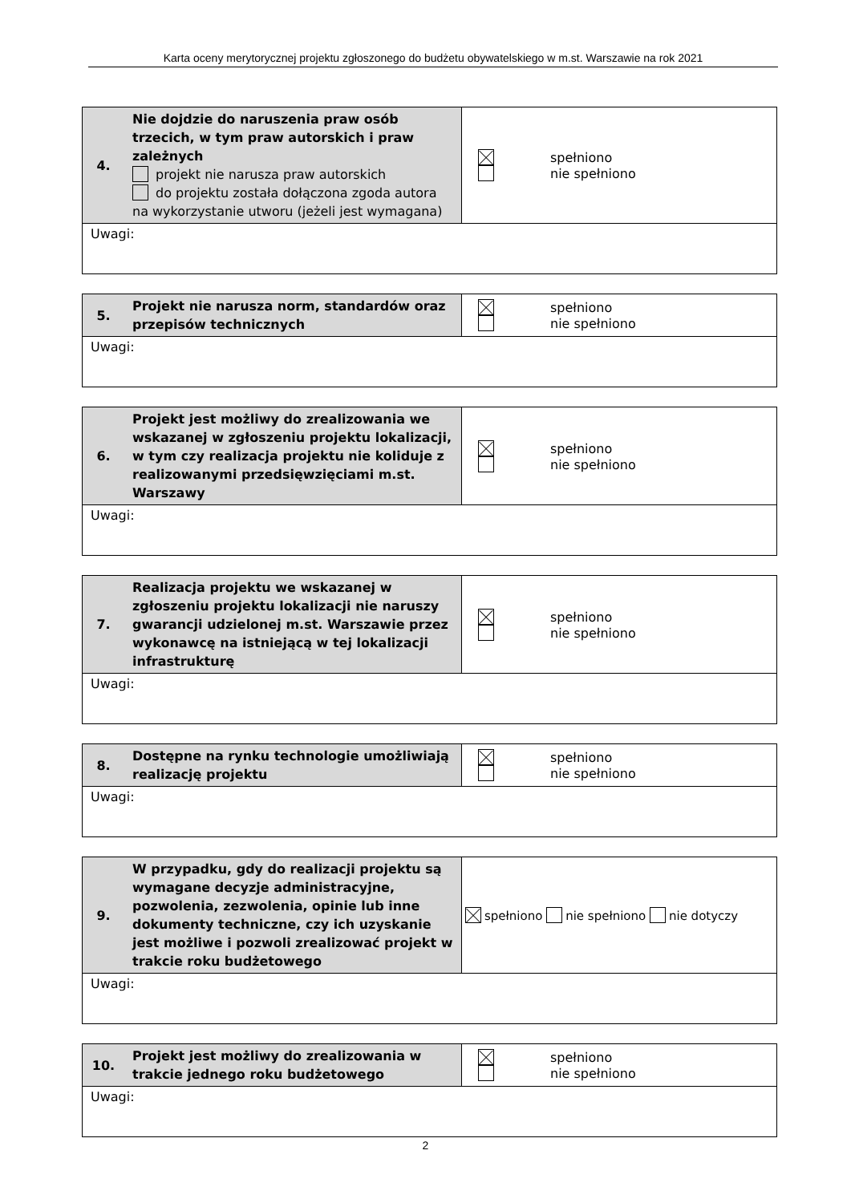Karta oceny merytorycznej projektu zgłoszonego do budżetu obywatelskiego w m.st. Warszawie na rok 2021
| 4. | Nie dojdzie do naruszenia praw osób trzecich, w tym praw autorskich i praw zależnych projekt nie narusza praw autorskich do projektu została dołączona zgoda autora na wykorzystanie utworu (jeżeli jest wymagana) | spełniono nie spełniono |
| Uwagi: | | |
| 5. | Projekt nie narusza norm, standardów oraz przepisów technicznych | spełniono nie spełniono |
| Uwagi: | | |
| 6. | Projekt jest możliwy do zrealizowania we wskazanej w zgłoszeniu projektu lokalizacji, w tym czy realizacja projektu nie koliduje z realizowanymi przedsięwzięciami m.st. Warszawy | spełniono nie spełniono |
| Uwagi: | | |
| 7. | Realizacja projektu we wskazanej w zgłoszeniu projektu lokalizacji nie naruszy gwarancji udzielonej m.st. Warszawie przez wykonawcę na istniejącą w tej lokalizacji infrastrukturę | spełniono nie spełniono |
| Uwagi: | | |
| 8. | Dostępne na rynku technologie umożliwiają realizację projektu | spełniono nie spełniono |
| Uwagi: | | |
| 9. | W przypadku, gdy do realizacji projektu są wymagane decyzje administracyjne, pozwolenia, zezwolenia, opinie lub inne dokumenty techniczne, czy ich uzyskanie jest możliwe i pozwoli zrealizować projekt w trakcie roku budżetowego | spełniono nie spełniono nie dotyczy |
| Uwagi: | | |
| 10. | Projekt jest możliwy do zrealizowania w trakcie jednego roku budżetowego | spełniono nie spełniono |
| Uwagi: | | |
2